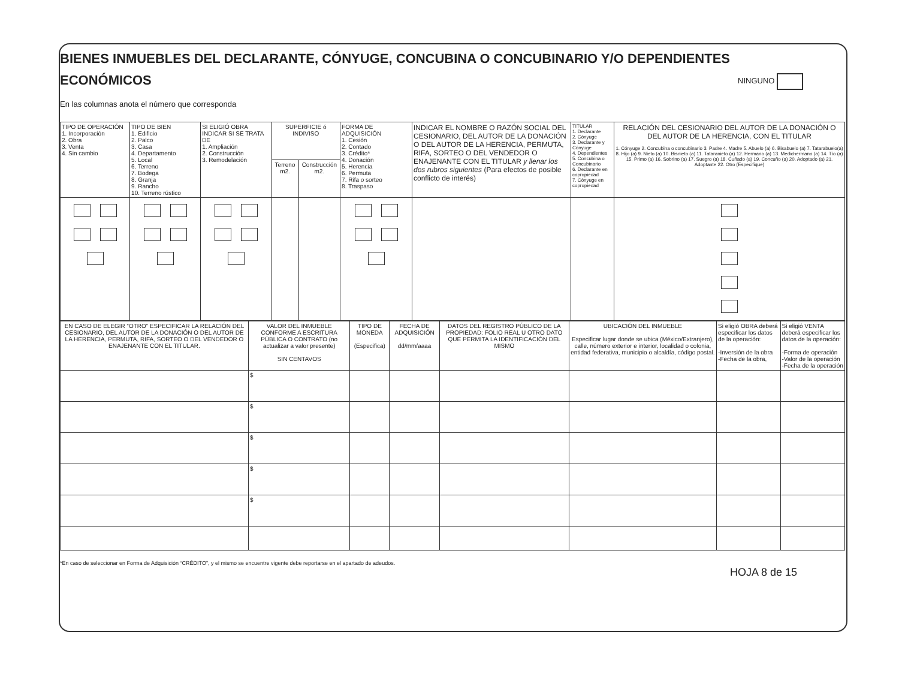BIENES INMUEBLES DEL DECLARANTE, CÓNYUGE, CONCUBINA O CONCUBINARIO Y/O DEPENDIENTES
ECONÓMICOS
NINGUNO
En las columnas anota el número que corresponda
| TIPO DE OPERACIÓN 1. Incorporación 2. Obra 3. Venta 4. Sin cambio | TIPO DE BIEN 1. Edificio 2. Palco 3. Casa 4. Departamento 5. Local 6. Terreno 7. Bodega 8. Granja 9. Rancho 10. Terreno rústico | SI ELIGIÓ OBRA INDICAR SI SE TRATA DE 1. Ampliación 2. Construcción 3. Remodelación | SUPERFICIE ó INDIVISO | | FORMA DE ADQUISICIÓN 1. Cesión 2. Contado 3. Crédito* 4. Donación 5. Herencia 6. Permuta 7. Rifa o sorteo 8. Traspaso | INDICAR EL NOMBRE O RAZÓN SOCIAL DEL CESIONARIO, DEL AUTOR DE LA DONACIÓN O DEL AUTOR DE LA HERENCIA, PERMUTA, RIFA, SORTEO O DEL VENDEDOR O ENAJENANTE CON EL TITULAR y llenar los dos rubros siguientes (Para efectos de posible conflicto de interés) | TITULAR 1. Declarante 2. Cónyuge 3. Declarante y Cónyuge 4. Dependientes 5. Concubina o Concubinario 6. Declarante en copropiedad 7. Cónyuge en copropiedad | RELACIÓN DEL CESIONARIO DEL AUTOR DE LA DONACIÓN O DEL AUTOR DE LA HERENCIA, CON EL TITULAR 1. Cónyuge 2. Concubina o concubinario 3. Padre 4. Madre 5. Abuelo (a) 6. Bisabuelo (a) 7. Tatarabuelo(a) 8. Hijo (a) 9. Nieto (a) 10. Bisnieto (a) 11. Tataranieto (a) 12. Hermano (a) 13. Medichermano (a) 14. Tío (a) 15. Primo (a) 16. Sobrino (a) 17. Suegro (a) 18. Cuñado (a) 19. Concuño (a) 20. Adoptado (a) 21. Adoptante 22. Otro (Especifique) |
| --- | --- | --- | --- | --- | --- | --- | --- | --- |
| | | | Terreno m2. | Construcción m2. | | | | |
| EN CASO DE ELEGIR “OTRO” ESPECIFICAR LA RELACIÓN DEL CESIONARIO, DEL AUTOR DE LA DONACIÓN O DEL AUTOR DE LA HERENCIA, PERMUTA, RIFA, SORTEO O DEL VENDEDOR O ENAJENANTE CON EL TITULAR. | VALOR DEL INMUEBLE CONFORME A ESCRITURA PÚBLICA O CONTRATO (no actualizar a valor presente) SIN CENTAVOS | TIPO DE MONEDA (Especifica) | FECHA DE ADQUISICIÓN dd/mm/aaaa | DATOS DEL REGISTRO PÚBLICO DE LA PROPIEDAD: FOLIO REAL U OTRO DATO QUE PERMITA LA IDENTIFICACIÓN DEL MISMO | UBICACIÓN DEL INMUEBLE Especificar lugar donde se ubica (México/Extranjero), calle, número exterior e interior, localidad o colonia, entidad federativa, municipio o alcaldía, código postal. | Si eligió OBRA deberá especificar los datos de la operación: -Inversión de la obra -Fecha de la obra, | Si eligió VENTA deberá especificar los datos de la operación: -Forma de operación -Valor de la operación -Fecha de la operación |
| --- | --- | --- | --- | --- | --- | --- | --- |
| | $ | | | | | | |
| | $ | | | | | | |
| | $ | | | | | | |
| | $ | | | | | | |
| | $ | | | | | | |
*En caso de seleccionar en Forma de Adquisición “CRÉDITO”, y el mismo se encuentre vigente debe reportarse en el apartado de adeudos.
HOJA 8 de 15